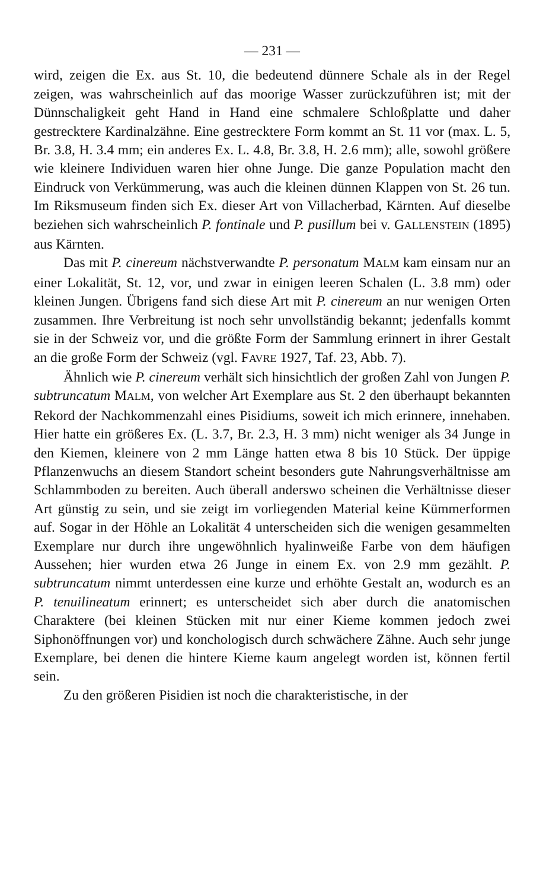— 231 —
wird, zeigen die Ex. aus St. 10, die bedeutend dünnere Schale als in der Regel zeigen, was wahrscheinlich auf das moorige Wasser zurückzuführen ist; mit der Dünnschaligkeit geht Hand in Hand eine schmalere Schloßplatte und daher gestrecktere Kardinalzähne. Eine gestrecktere Form kommt an St. 11 vor (max. L. 5, Br. 3.8, H. 3.4 mm; ein anderes Ex. L. 4.8, Br. 3.8, H. 2.6 mm); alle, sowohl größere wie kleinere Individuen waren hier ohne Junge. Die ganze Population macht den Eindruck von Verkümmerung, was auch die kleinen dünnen Klappen von St. 26 tun. Im Riksmuseum finden sich Ex. dieser Art von Villacherbad, Kärnten. Auf dieselbe beziehen sich wahrscheinlich P. fontinale und P. pusillum bei v. GALLENSTEIN (1895) aus Kärnten.
Das mit P. cinereum nächstverwandte P. personatum MALM kam einsam nur an einer Lokalität, St. 12, vor, und zwar in einigen leeren Schalen (L. 3.8 mm) oder kleinen Jungen. Übrigens fand sich diese Art mit P. cinereum an nur wenigen Orten zusammen. Ihre Verbreitung ist noch sehr unvollständig bekannt; jedenfalls kommt sie in der Schweiz vor, und die größte Form der Sammlung erinnert in ihrer Gestalt an die große Form der Schweiz (vgl. FAVRE 1927, Taf. 23, Abb. 7).
Ähnlich wie P. cinereum verhält sich hinsichtlich der großen Zahl von Jungen P. subtruncatum MALM, von welcher Art Exemplare aus St. 2 den überhaupt bekannten Rekord der Nachkommenzahl eines Pisidiums, soweit ich mich erinnere, innehaben. Hier hatte ein größeres Ex. (L. 3.7, Br. 2.3, H. 3 mm) nicht weniger als 34 Junge in den Kiemen, kleinere von 2 mm Länge hatten etwa 8 bis 10 Stück. Der üppige Pflanzenwuchs an diesem Standort scheint besonders gute Nahrungsverhältnisse am Schlammboden zu bereiten. Auch überall anderswo scheinen die Verhältnisse dieser Art günstig zu sein, und sie zeigt im vorliegenden Material keine Kümmerformen auf. Sogar in der Höhle an Lokalität 4 unterscheiden sich die wenigen gesammelten Exemplare nur durch ihre ungewöhnlich hyalinweiße Farbe von dem häufigen Aussehen; hier wurden etwa 26 Junge in einem Ex. von 2.9 mm gezählt. P. subtruncatum nimmt unterdessen eine kurze und erhöhte Gestalt an, wodurch es an P. tenuilineatum erinnert; es unterscheidet sich aber durch die anatomischen Charaktere (bei kleinen Stücken mit nur einer Kieme kommen jedoch zwei Siphonöffnungen vor) und konchologisch durch schwächere Zähne. Auch sehr junge Exemplare, bei denen die hintere Kieme kaum angelegt worden ist, können fertil sein.
Zu den größeren Pisidien ist noch die charakteristische, in der